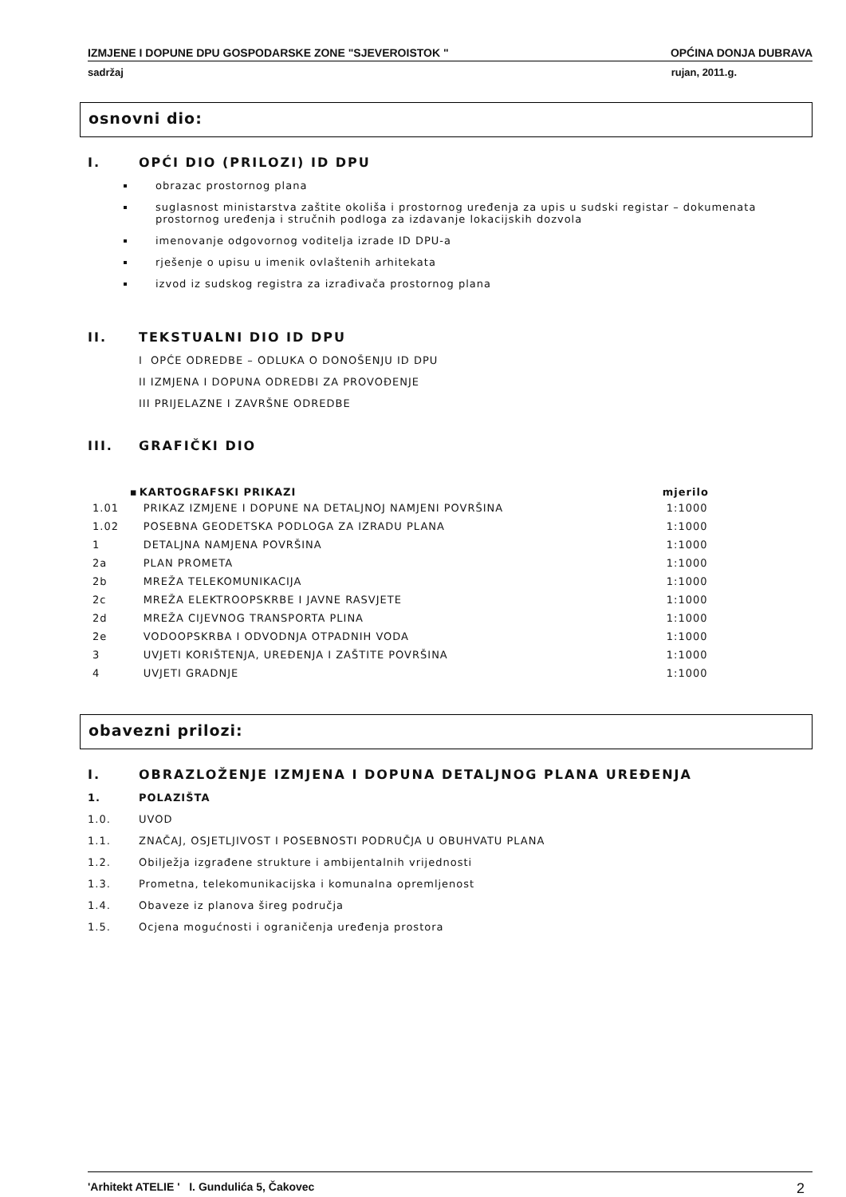IZMJENE I DOPUNE DPU GOSPODARSKE ZONE "SJEVEROISTOK " OPĆINA DONJA DUBRAVA
sadržaj rujan, 2011.g.
osnovni dio:
I. OPĆI DIO (PRILOZI) ID DPU
obrazac prostornog plana
suglasnost ministarstva zaštite okoliša i prostornog uređenja za upis u sudski registar – dokumenata prostornog uređenja i stručnih podloga za izdavanje lokacijskih dozvola
imenovanje odgovornog voditelja izrade ID DPU-a
rješenje o upisu u imenik ovlaštenih arhitekata
izvod iz sudskog registra za izrađivača prostornog plana
II. TEKSTUALNI DIO ID DPU
I OPĆE ODREDBE – ODLUKA O DONOŠENJU ID DPU
II IZMJENA I DOPUNA ODREDBI ZA PROVOĐENJE
III PRIJELAZNE I ZAVRŠNE ODREDBE
III. GRAFIČKI DIO
| ▪ | KARTOGRAFSKI PRIKAZI | mjerilo |
| --- | --- | --- |
| 1.01 | PRIKAZ IZMJENE I DOPUNE NA DETALJNOJ NAMJENI POVRŠINA | 1:1000 |
| 1.02 | POSEBNA GEODETSKA PODLOGA ZA IZRADU PLANA | 1:1000 |
| 1 | DETALJNA NAMJENA POVRŠINA | 1:1000 |
| 2a | PLAN PROMETA | 1:1000 |
| 2b | MREŽA TELEKOMUNIKACIJA | 1:1000 |
| 2c | MREŽA ELEKTROOPSKRBE I JAVNE RASVJETE | 1:1000 |
| 2d | MREŽA CIJEVNOG TRANSPORTA PLINA | 1:1000 |
| 2e | VODOOPSKRBA I ODVODNJA OTPADNIH VODA | 1:1000 |
| 3 | UVJETI KORIŠTENJA, UREĐENJA I ZAŠTITE POVRŠINA | 1:1000 |
| 4 | UVJETI GRADNJE | 1:1000 |
obavezni prilozi:
I. OBRAZLOŽENJE IZMJENA I DOPUNA DETALJNOG PLANA UREĐENJA
1. POLAZIŠTA
1.0. UVOD
1.1. ZNAČAJ, OSJETLJIVOST I POSEBNOSTI PODRUČJA U OBUHVATU PLANA
1.2. Obilježja izgrađene strukture i ambijentalnih vrijednosti
1.3. Prometna, telekomunikacijska i komunalna opremljenost
1.4. Obaveze iz planova šireg područja
1.5. Ocjena mogućnosti i ograničenja uređenja prostora
'Arhitekt ATELIE ' I. Gundulića 5, Čakovec 2